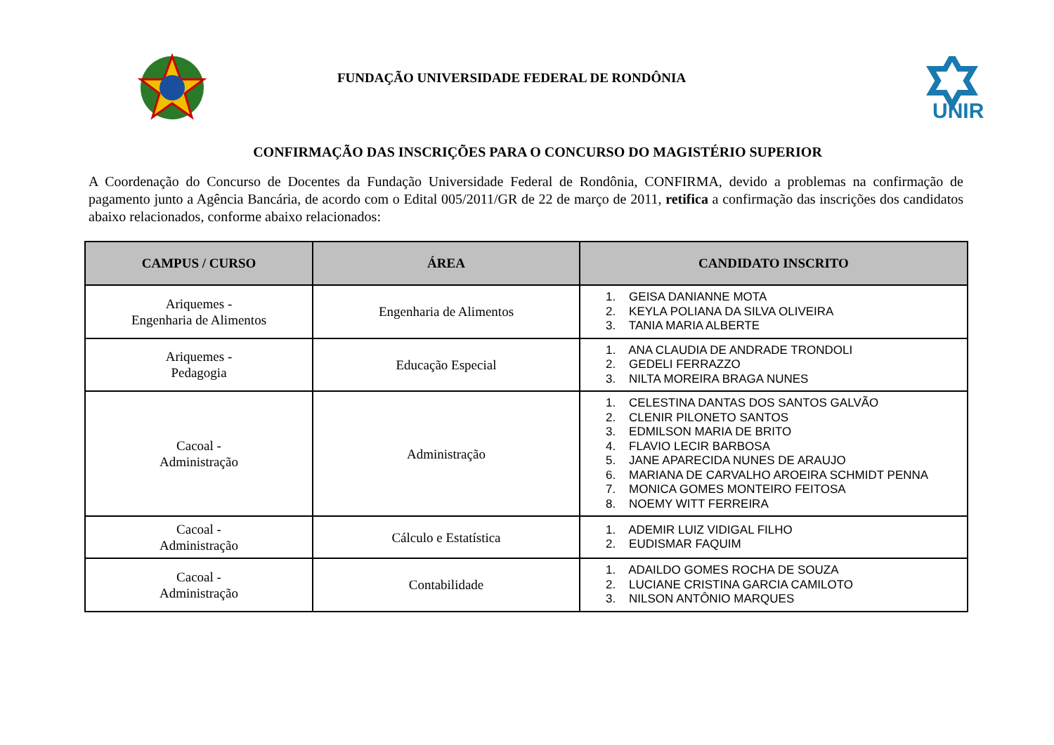FUNDAÇÃO UNIVERSIDADE FEDERAL DE RONDÔNIA
UNIR
CONFIRMAÇÃO DAS INSCRIÇÕES PARA O CONCURSO DO MAGISTÉRIO SUPERIOR
A Coordenação do Concurso de Docentes da Fundação Universidade Federal de Rondônia, CONFIRMA, devido a problemas na confirmação de pagamento junto a Agência Bancária, de acordo com o Edital 005/2011/GR de 22 de março de 2011, retifica a confirmação das inscrições dos candidatos abaixo relacionados, conforme abaixo relacionados:
| CAMPUS / CURSO | ÁREA | CANDIDATO INSCRITO |
| --- | --- | --- |
| Ariquemes - Engenharia de Alimentos | Engenharia de Alimentos | 1. GEISA DANIANNE MOTA 2. KEYLA POLIANA DA SILVA OLIVEIRA 3. TANIA MARIA ALBERTE |
| Ariquemes - Pedagogia | Educação Especial | 1. ANA CLAUDIA DE ANDRADE TRONDOLI 2. GEDELI FERRAZZO 3. NILTA MOREIRA BRAGA NUNES |
| Cacoal - Administração | Administração | 1. CELESTINA DANTAS DOS SANTOS GALVÃO 2. CLENIR PILONETO SANTOS 3. EDMILSON MARIA DE BRITO 4. FLAVIO LECIR BARBOSA 5. JANE APARECIDA NUNES DE ARAUJO 6. MARIANA DE CARVALHO AROEIRA SCHMIDT PENNA 7. MONICA GOMES MONTEIRO FEITOSA 8. NOEMY WITT FERREIRA |
| Cacoal - Administração | Cálculo e Estatística | 1. ADEMIR LUIZ VIDIGAL FILHO 2. EUDISMAR FAQUIM |
| Cacoal - Administração | Contabilidade | 1. ADAILDO GOMES ROCHA DE SOUZA 2. LUCIANE CRISTINA GARCIA CAMILOTO 3. NILSON ANTÔNIO MARQUES |